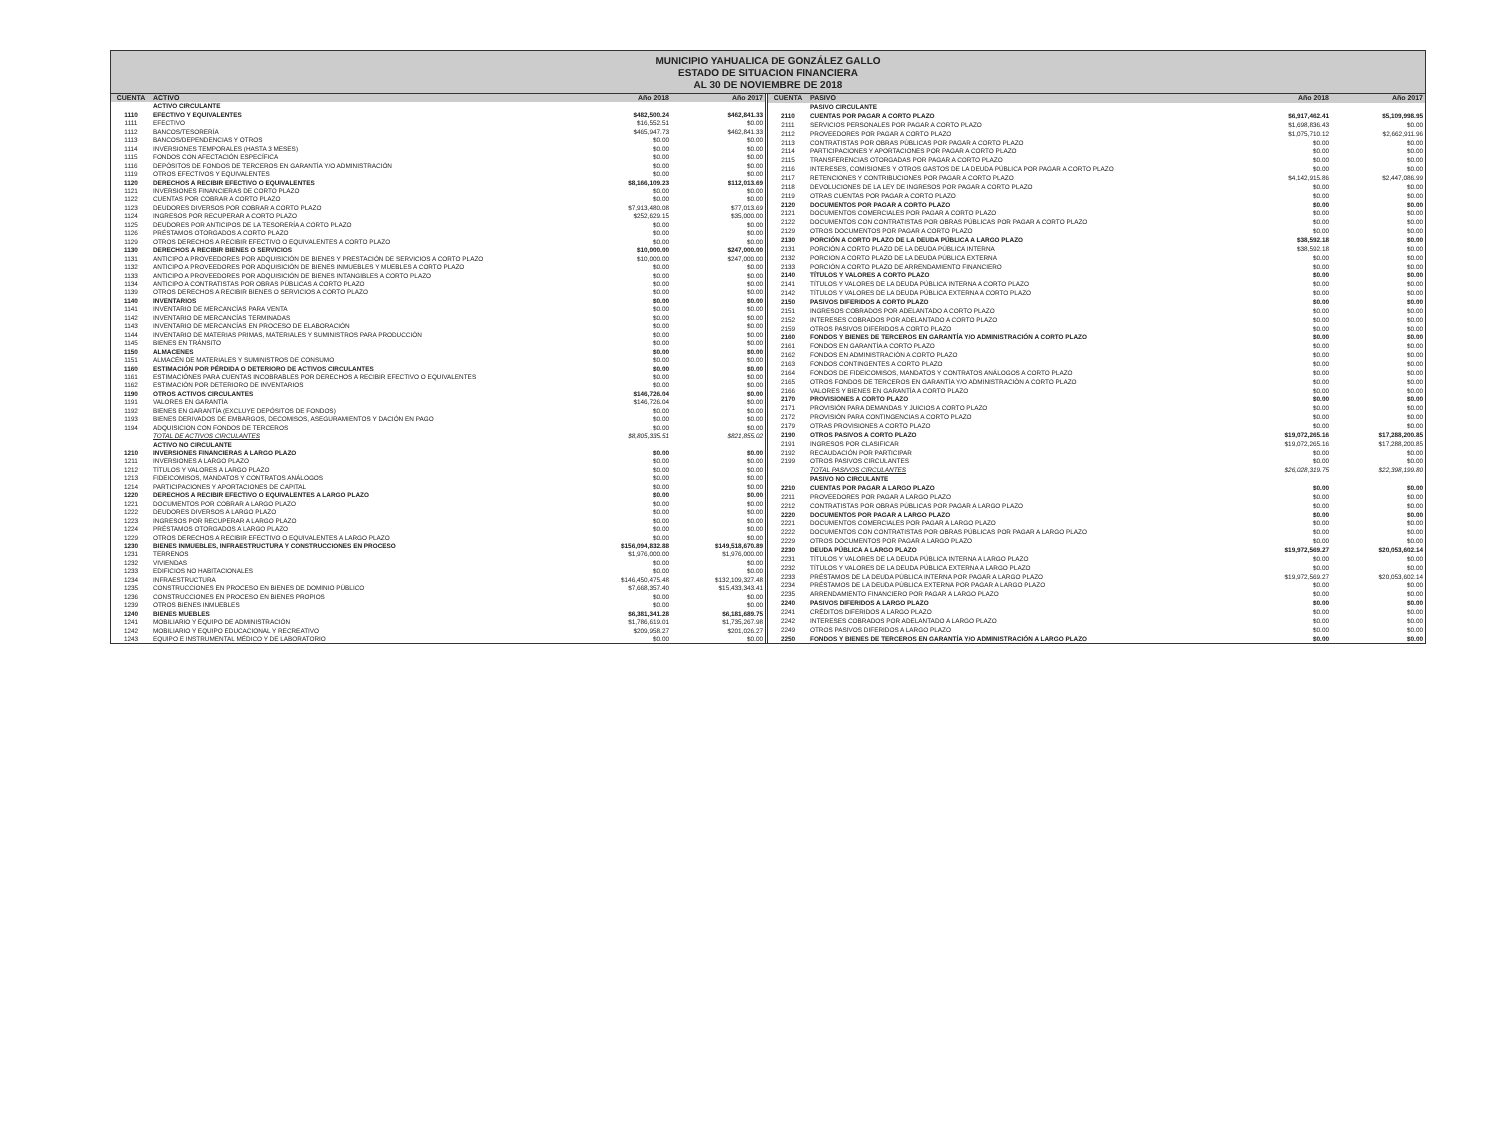MUNICIPIO YAHUALICA DE GONZÁLEZ GALLO
ESTADO DE SITUACION FINANCIERA
AL 30 DE NOVIEMBRE DE 2018
| CUENTA | ACTIVO | Año 2018 | Año 2017 |
| --- | --- | --- | --- |
| | ACTIVO CIRCULANTE | | |
| 1110 | EFECTIVO Y EQUIVALENTES | $482,500.24 | $462,841.33 |
| 1111 | EFECTIVO | $16,552.51 | $0.00 |
| 1112 | BANCOS/TESORERÍA | $465,947.73 | $462,841.33 |
| 1113 | BANCOS/DEPENDENCIAS Y OTROS | $0.00 | $0.00 |
| 1114 | INVERSIONES TEMPORALES (HASTA 3 MESES) | $0.00 | $0.00 |
| 1115 | FONDOS CON AFECTACIÓN ESPECÍFICA | $0.00 | $0.00 |
| 1116 | DEPÓSITOS DE FONDOS DE TERCEROS EN GARANTÍA Y/O ADMINISTRACIÓN | $0.00 | $0.00 |
| 1119 | OTROS EFECTIVOS Y EQUIVALENTES | $0.00 | $0.00 |
| 1120 | DERECHOS A RECIBIR EFECTIVO O EQUIVALENTES | $8,166,109.23 | $112,013.69 |
| 1121 | INVERSIONES FINANCIERAS DE CORTO PLAZO | $0.00 | $0.00 |
| 1122 | CUENTAS POR COBRAR A CORTO PLAZO | $0.00 | $0.00 |
| 1123 | DEUDORES DIVERSOS POR COBRAR A CORTO PLAZO | $7,913,480.08 | $77,013.69 |
| 1124 | INGRESOS POR RECUPERAR A CORTO PLAZO | $252,629.15 | $35,000.00 |
| 1125 | DEUDORES POR ANTICIPOS DE LA TESORERÍA A CORTO PLAZO | $0.00 | $0.00 |
| 1126 | PRÉSTAMOS OTORGADOS A CORTO PLAZO | $0.00 | $0.00 |
| 1129 | OTROS DERECHOS A RECIBIR EFECTIVO O EQUIVALENTES A CORTO PLAZO | $0.00 | $0.00 |
| 1130 | DERECHOS A RECIBIR BIENES O SERVICIOS | $10,000.00 | $247,000.00 |
| 1131 | ANTICIPO A PROVEEDORES POR ADQUISICIÓN DE BIENES Y PRESTACIÓN DE SERVICIOS A CORTO PLAZO | $10,000.00 | $247,000.00 |
| 1132 | ANTICIPO A PROVEEDORES POR ADQUISICIÓN DE BIENES INMUEBLES Y MUEBLES A CORTO PLAZO | $0.00 | $0.00 |
| 1133 | ANTICIPO A PROVEEDORES POR ADQUISICIÓN DE BIENES INTANGIBLES A CORTO PLAZO | $0.00 | $0.00 |
| 1134 | ANTICIPO A CONTRATISTAS POR OBRAS PÚBLICAS A CORTO PLAZO | $0.00 | $0.00 |
| 1139 | OTROS DERECHOS A RECIBIR BIENES O SERVICIOS A CORTO PLAZO | $0.00 | $0.00 |
| 1140 | INVENTARIOS | $0.00 | $0.00 |
| 1141 | INVENTARIO DE MERCANCÍAS PARA VENTA | $0.00 | $0.00 |
| 1142 | INVENTARIO DE MERCANCÍAS TERMINADAS | $0.00 | $0.00 |
| 1143 | INVENTARIO DE MERCANCÍAS EN PROCESO DE ELABORACIÓN | $0.00 | $0.00 |
| 1144 | INVENTARIO DE MATERIAS PRIMAS, MATERIALES Y SUMINISTROS PARA PRODUCCIÓN | $0.00 | $0.00 |
| 1145 | BIENES EN TRÁNSITO | $0.00 | $0.00 |
| 1150 | ALMACENES | $0.00 | $0.00 |
| 1151 | ALMACÉN DE MATERIALES Y SUMINISTROS DE CONSUMO | $0.00 | $0.00 |
| 1160 | ESTIMACIÓN POR PÉRDIDA O DETERIORO DE ACTIVOS CIRCULANTES | $0.00 | $0.00 |
| 1161 | ESTIMACIÓNES PARA CUENTAS INCOBRABLES POR DERECHOS A RECIBIR EFECTIVO O EQUIVALENTES | $0.00 | $0.00 |
| 1162 | ESTIMACIÓN POR DETERIORO DE INVENTARIOS | $0.00 | $0.00 |
| 1190 | OTROS ACTIVOS CIRCULANTES | $146,726.04 | $0.00 |
| 1191 | VALORES EN GARANTÍA | $146,726.04 | $0.00 |
| 1192 | BIENES EN GARANTÍA (EXCLUYE DEPÓSITOS DE FONDOS) | $0.00 | $0.00 |
| 1193 | BIENES DERIVADOS DE EMBARGOS, DECOMISOS, ASEGURAMIENTOS Y DACIÓN EN PAGO | $0.00 | $0.00 |
| 1194 | ADQUISICION CON FONDOS DE TERCEROS | $0.00 | $0.00 |
| | TOTAL DE ACTIVOS CIRCULANTES | $8,805,335.51 | $821,855.02 |
| | ACTIVO NO CIRCULANTE | | |
| 1210 | INVERSIONES FINANCIERAS A LARGO PLAZO | $0.00 | $0.00 |
| 1211 | INVERSIONES A LARGO PLAZO | $0.00 | $0.00 |
| 1212 | TÍTULOS Y VALORES A LARGO PLAZO | $0.00 | $0.00 |
| 1213 | FIDEICOMISOS, MANDATOS Y CONTRATOS ANÁLOGOS | $0.00 | $0.00 |
| 1214 | PARTICIPACIONES Y APORTACIONES DE CAPITAL | $0.00 | $0.00 |
| 1220 | DERECHOS A RECIBIR EFECTIVO O EQUIVALENTES A LARGO PLAZO | $0.00 | $0.00 |
| 1221 | DOCUMENTOS POR COBRAR A LARGO PLAZO | $0.00 | $0.00 |
| 1222 | DEUDORES DIVERSOS A LARGO PLAZO | $0.00 | $0.00 |
| 1223 | INGRESOS POR RECUPERAR A LARGO PLAZO | $0.00 | $0.00 |
| 1224 | PRÉSTAMOS OTORGADOS A LARGO PLAZO | $0.00 | $0.00 |
| 1229 | OTROS DERECHOS A RECIBIR EFECTIVO O EQUIVALENTES A LARGO PLAZO | $0.00 | $0.00 |
| 1230 | BIENES INMUEBLES, INFRAESTRUCTURA Y CONSTRUCCIONES EN PROCESO | $156,094,832.88 | $149,518,670.89 |
| 1231 | TERRENOS | $1,976,000.00 | $1,976,000.00 |
| 1232 | VIVIENDAS | $0.00 | $0.00 |
| 1233 | EDIFICIOS NO HABITACIONALES | $0.00 | $0.00 |
| 1234 | INFRAESTRUCTURA | $146,450,475.48 | $132,109,327.48 |
| 1235 | CONSTRUCCIONES EN PROCESO EN BIENES DE DOMINIO PÚBLICO | $7,668,357.40 | $15,433,343.41 |
| 1236 | CONSTRUCCIONES EN PROCESO EN BIENES PROPIOS | $0.00 | $0.00 |
| 1239 | OTROS BIENES INMUEBLES | $0.00 | $0.00 |
| 1240 | BIENES MUEBLES | $6,381,341.28 | $6,181,689.75 |
| 1241 | MOBILIARIO Y EQUIPO DE ADMINISTRACIÓN | $1,786,619.01 | $1,735,267.98 |
| 1242 | MOBILIARIO Y EQUIPO EDUCACIONAL Y RECREATIVO | $209,958.27 | $201,026.27 |
| 1243 | EQUIPO E INSTRUMENTAL MÉDICO Y DE LABORATORIO | $0.00 | $0.00 |
| CUENTA | PASIVO | Año 2018 | Año 2017 |
| --- | --- | --- | --- |
| | PASIVO CIRCULANTE | | |
| 2110 | CUENTAS POR PAGAR A CORTO PLAZO | $6,917,462.41 | $5,109,998.95 |
| 2111 | SERVICIOS PERSONALES POR PAGAR A CORTO PLAZO | $1,698,836.43 | $0.00 |
| 2112 | PROVEEDORES POR PAGAR A CORTO PLAZO | $1,075,710.12 | $2,662,911.96 |
| 2113 | CONTRATISTAS POR OBRAS PÚBLICAS POR PAGAR A CORTO PLAZO | $0.00 | $0.00 |
| 2114 | PARTICIPACIONES Y APORTACIONES POR PAGAR A CORTO PLAZO | $0.00 | $0.00 |
| 2115 | TRANSFERENCIAS OTORGADAS POR PAGAR A CORTO PLAZO | $0.00 | $0.00 |
| 2116 | INTERESES, COMISIONES Y OTROS GASTOS DE LA DEUDA PÚBLICA POR PAGAR A CORTO PLAZO | $0.00 | $0.00 |
| 2117 | RETENCIONES Y CONTRIBUCIONES POR PAGAR A CORTO PLAZO | $4,142,915.86 | $2,447,086.99 |
| 2118 | DEVOLUCIONES DE LA LEY DE INGRESOS POR PAGAR A CORTO PLAZO | $0.00 | $0.00 |
| 2119 | OTRAS CUENTAS POR PAGAR A CORTO PLAZO | $0.00 | $0.00 |
| 2120 | DOCUMENTOS POR PAGAR A CORTO PLAZO | $0.00 | $0.00 |
| 2121 | DOCUMENTOS COMERCIALES POR PAGAR A CORTO PLAZO | $0.00 | $0.00 |
| 2122 | DOCUMENTOS CON CONTRATISTAS POR OBRAS PÚBLICAS POR PAGAR A CORTO PLAZO | $0.00 | $0.00 |
| 2129 | OTROS DOCUMENTOS POR PAGAR A CORTO PLAZO | $0.00 | $0.00 |
| 2130 | PORCIÓN A CORTO PLAZO DE LA DEUDA PÚBLICA A LARGO PLAZO | $38,592.18 | $0.00 |
| 2131 | PORCIÓN A CORTO PLAZO DE LA DEUDA PÚBLICA INTERNA | $38,592.18 | $0.00 |
| 2132 | PORCION A CORTO PLAZO DE LA DEUDA PÚBLICA EXTERNA | $0.00 | $0.00 |
| 2133 | PORCIÓN A CORTO PLAZO DE ARRENDAMIENTO FINANCIERO | $0.00 | $0.00 |
| 2140 | TÍTULOS Y VALORES A CORTO PLAZO | $0.00 | $0.00 |
| 2141 | TÍTULOS Y VALORES DE LA DEUDA PÚBLICA INTERNA A CORTO PLAZO | $0.00 | $0.00 |
| 2142 | TÍTULOS Y VALORES DE LA DEUDA PÚBLICA EXTERNA A CORTO PLAZO | $0.00 | $0.00 |
| 2150 | PASIVOS DIFERIDOS A CORTO PLAZO | $0.00 | $0.00 |
| 2151 | INGRESOS COBRADOS POR ADELANTADO A CORTO PLAZO | $0.00 | $0.00 |
| 2152 | INTERESES COBRADOS POR ADELANTADO A CORTO PLAZO | $0.00 | $0.00 |
| 2159 | OTROS PASIVOS DIFERIDOS A CORTO PLAZO | $0.00 | $0.00 |
| 2160 | FONDOS Y BIENES DE TERCEROS EN GARANTÍA Y/O ADMINISTRACIÓN A CORTO PLAZO | $0.00 | $0.00 |
| 2161 | FONDOS EN GARANTÍA A CORTO PLAZO | $0.00 | $0.00 |
| 2162 | FONDOS EN ADMINISTRACIÓN A CORTO PLAZO | $0.00 | $0.00 |
| 2163 | FONDOS CONTINGENTES A CORTO PLAZO | $0.00 | $0.00 |
| 2164 | FONDOS DE FIDEICOMISOS, MANDATOS Y CONTRATOS ANÁLOGOS A CORTO PLAZO | $0.00 | $0.00 |
| 2165 | OTROS FONDOS DE TERCEROS EN GARANTÍA Y/O ADMINISTRACIÓN A CORTO PLAZO | $0.00 | $0.00 |
| 2166 | VALORES Y BIENES EN GARANTÍA A CORTO PLAZO | $0.00 | $0.00 |
| 2170 | PROVISIONES A CORTO PLAZO | $0.00 | $0.00 |
| 2171 | PROVISIÓN PARA DEMANDAS Y JUICIOS A CORTO PLAZO | $0.00 | $0.00 |
| 2172 | PROVISIÓN PARA CONTINGENCIAS A CORTO PLAZO | $0.00 | $0.00 |
| 2179 | OTRAS PROVISIONES A CORTO PLAZO | $0.00 | $0.00 |
| 2190 | OTROS PASIVOS A CORTO PLAZO | $19,072,265.16 | $17,288,200.85 |
| 2191 | INGRESOS POR CLASIFICAR | $19,072,265.16 | $17,288,200.85 |
| 2192 | RECAUDACIÓN POR PARTICIPAR | $0.00 | $0.00 |
| 2199 | OTROS PASIVOS CIRCULANTES | $0.00 | $0.00 |
| | TOTAL PASIVOS CIRCULANTES | $26,028,319.75 | $22,398,199.80 |
| | PASIVO NO CIRCULANTE | | |
| 2210 | CUENTAS POR PAGAR A LARGO PLAZO | $0.00 | $0.00 |
| 2211 | PROVEEDORES POR PAGAR A LARGO PLAZO | $0.00 | $0.00 |
| 2212 | CONTRATISTAS POR OBRAS PÚBLICAS POR PAGAR A LARGO PLAZO | $0.00 | $0.00 |
| 2220 | DOCUMENTOS POR PAGAR A LARGO PLAZO | $0.00 | $0.00 |
| 2221 | DOCUMENTOS COMERCIALES POR PAGAR A LARGO PLAZO | $0.00 | $0.00 |
| 2222 | DOCUMENTOS CON CONTRATISTAS POR OBRAS PÚBLICAS POR PAGAR A LARGO PLAZO | $0.00 | $0.00 |
| 2229 | OTROS DOCUMENTOS POR PAGAR A LARGO PLAZO | $0.00 | $0.00 |
| 2230 | DEUDA PÚBLICA A LARGO PLAZO | $19,972,569.27 | $20,053,602.14 |
| 2231 | TÍTULOS Y VALORES DE LA DEUDA PÚBLICA INTERNA A LARGO PLAZO | $0.00 | $0.00 |
| 2232 | TÍTULOS Y VALORES DE LA DEUDA PÚBLICA EXTERNA A LARGO PLAZO | $0.00 | $0.00 |
| 2233 | PRÉSTAMOS DE LA DEUDA PÚBLICA INTERNA POR PAGAR A LARGO PLAZO | $19,972,569.27 | $20,053,602.14 |
| 2234 | PRÉSTAMOS DE LA DEUDA PÚBLICA EXTERNA POR PAGAR A LARGO PLAZO | $0.00 | $0.00 |
| 2235 | ARRENDAMIENTO FINANCIERO POR PAGAR A LARGO PLAZO | $0.00 | $0.00 |
| 2240 | PASIVOS DIFERIDOS A LARGO PLAZO | $0.00 | $0.00 |
| 2241 | CRÉDITOS DIFERIDOS A LARGO PLAZO | $0.00 | $0.00 |
| 2242 | INTERESES COBRADOS POR ADELANTADO A LARGO PLAZO | $0.00 | $0.00 |
| 2249 | OTROS PASIVOS DIFERIDOS A LARGO PLAZO | $0.00 | $0.00 |
| 2250 | FONDOS Y BIENES DE TERCEROS EN GARANTÍA Y/O ADMINISTRACIÓN A LARGO PLAZO | $0.00 | $0.00 |